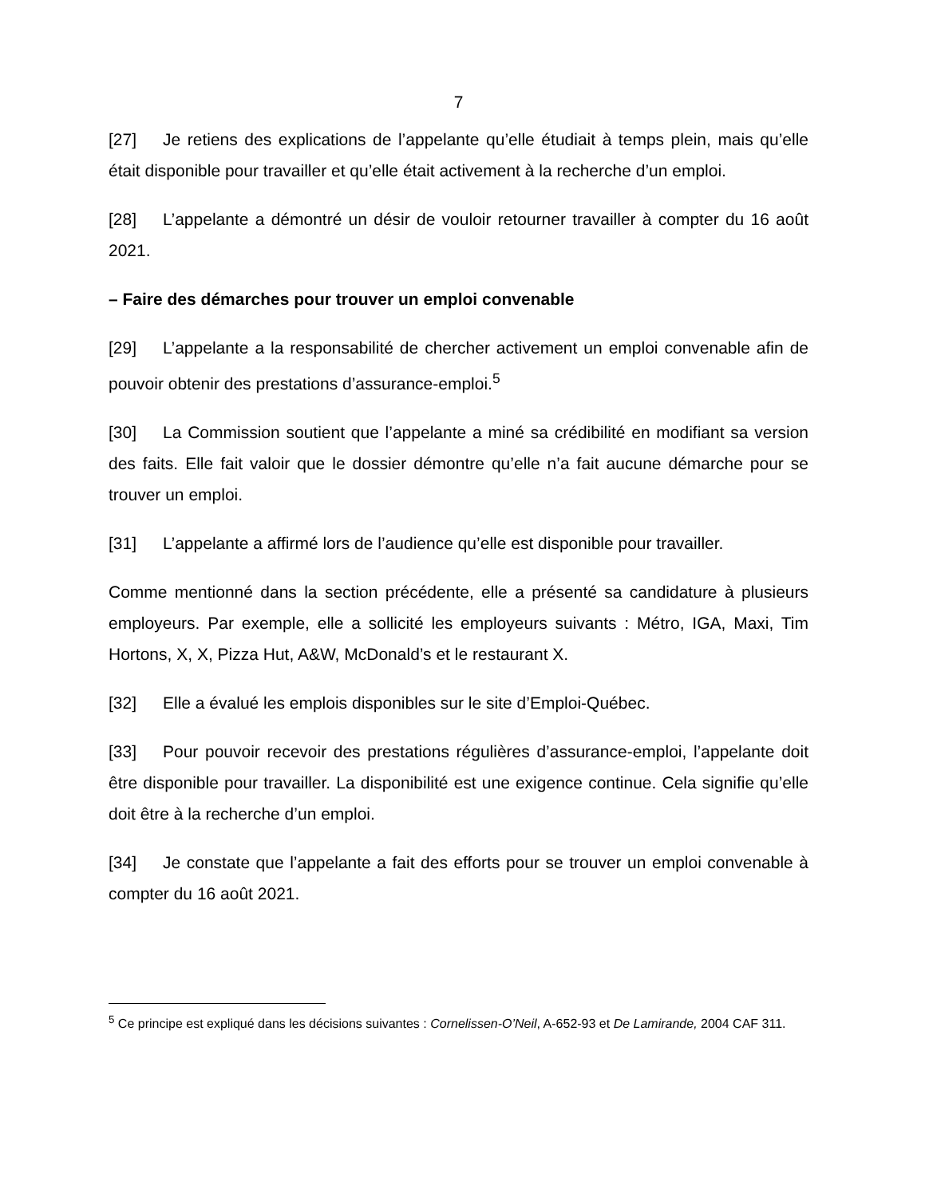7
[27] Je retiens des explications de l’appelante qu’elle étudiait à temps plein, mais qu’elle était disponible pour travailler et qu’elle était activement à la recherche d’un emploi.
[28] L’appelante a démontré un désir de vouloir retourner travailler à compter du 16 août 2021.
– Faire des démarches pour trouver un emploi convenable
[29] L’appelante a la responsabilité de chercher activement un emploi convenable afin de pouvoir obtenir des prestations d’assurance-emploi.<sup>5</sup>
[30] La Commission soutient que l’appelante a miné sa crédibilité en modifiant sa version des faits. Elle fait valoir que le dossier démontre qu’elle n’a fait aucune démarche pour se trouver un emploi.
[31] L’appelante a affirmé lors de l’audience qu’elle est disponible pour travailler.
Comme mentionné dans la section précédente, elle a présenté sa candidature à plusieurs employeurs. Par exemple, elle a sollicité les employeurs suivants : Métro, IGA, Maxi, Tim Hortons, X, X, Pizza Hut, A&W, McDonald’s et le restaurant X.
[32] Elle a évalué les emplois disponibles sur le site d’Emploi-Québec.
[33] Pour pouvoir recevoir des prestations régulières d’assurance-emploi, l’appelante doit être disponible pour travailler. La disponibilité est une exigence continue. Cela signifie qu’elle doit être à la recherche d’un emploi.
[34] Je constate que l’appelante a fait des efforts pour se trouver un emploi convenable à compter du 16 août 2021.
<sup>5</sup> Ce principe est expliqué dans les décisions suivantes : Cornelissen-O’Neil, A-652-93 et De Lamirande, 2004 CAF 311.